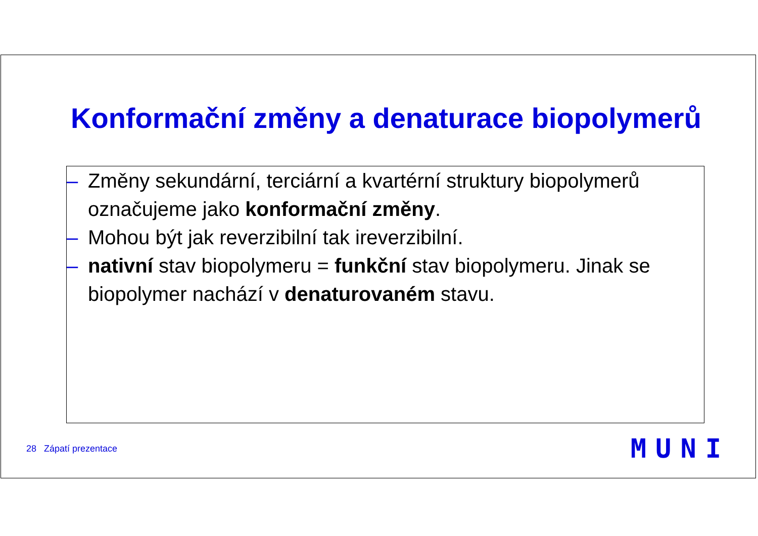Konformační změny a denaturace biopolymerů
– Změny sekundární, terciární a kvartérní struktury biopolymerů označujeme jako konformační změny.
– Mohou být jak reverzibilní tak ireverzibilní.
– nativní stav biopolymeru = funkční stav biopolymeru. Jinak se biopolymer nachází v denaturovaném stavu.
28 Zápatí prezentace MUNI